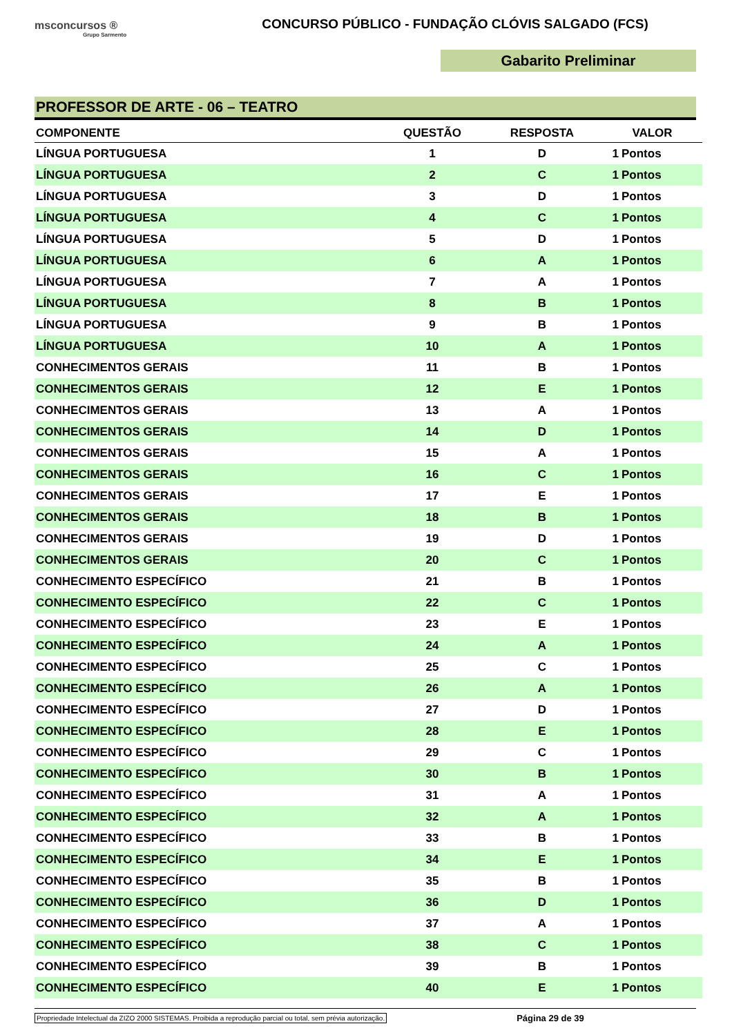msconcursos ®
Grupo Sarmento
CONCURSO PÚBLICO - FUNDAÇÃO CLÓVIS SALGADO (FCS)
Gabarito Preliminar
PROFESSOR DE ARTE - 06 – TEATRO
| COMPONENTE | QUESTÃO | RESPOSTA | VALOR | |
| --- | --- | --- | --- | --- |
| LÍNGUA PORTUGUESA | 1 | D | 1 | Pontos |
| LÍNGUA PORTUGUESA | 2 | C | 1 | Pontos |
| LÍNGUA PORTUGUESA | 3 | D | 1 | Pontos |
| LÍNGUA PORTUGUESA | 4 | C | 1 | Pontos |
| LÍNGUA PORTUGUESA | 5 | D | 1 | Pontos |
| LÍNGUA PORTUGUESA | 6 | A | 1 | Pontos |
| LÍNGUA PORTUGUESA | 7 | A | 1 | Pontos |
| LÍNGUA PORTUGUESA | 8 | B | 1 | Pontos |
| LÍNGUA PORTUGUESA | 9 | B | 1 | Pontos |
| LÍNGUA PORTUGUESA | 10 | A | 1 | Pontos |
| CONHECIMENTOS GERAIS | 11 | B | 1 | Pontos |
| CONHECIMENTOS GERAIS | 12 | E | 1 | Pontos |
| CONHECIMENTOS GERAIS | 13 | A | 1 | Pontos |
| CONHECIMENTOS GERAIS | 14 | D | 1 | Pontos |
| CONHECIMENTOS GERAIS | 15 | A | 1 | Pontos |
| CONHECIMENTOS GERAIS | 16 | C | 1 | Pontos |
| CONHECIMENTOS GERAIS | 17 | E | 1 | Pontos |
| CONHECIMENTOS GERAIS | 18 | B | 1 | Pontos |
| CONHECIMENTOS GERAIS | 19 | D | 1 | Pontos |
| CONHECIMENTOS GERAIS | 20 | C | 1 | Pontos |
| CONHECIMENTO ESPECÍFICO | 21 | B | 1 | Pontos |
| CONHECIMENTO ESPECÍFICO | 22 | C | 1 | Pontos |
| CONHECIMENTO ESPECÍFICO | 23 | E | 1 | Pontos |
| CONHECIMENTO ESPECÍFICO | 24 | A | 1 | Pontos |
| CONHECIMENTO ESPECÍFICO | 25 | C | 1 | Pontos |
| CONHECIMENTO ESPECÍFICO | 26 | A | 1 | Pontos |
| CONHECIMENTO ESPECÍFICO | 27 | D | 1 | Pontos |
| CONHECIMENTO ESPECÍFICO | 28 | E | 1 | Pontos |
| CONHECIMENTO ESPECÍFICO | 29 | C | 1 | Pontos |
| CONHECIMENTO ESPECÍFICO | 30 | B | 1 | Pontos |
| CONHECIMENTO ESPECÍFICO | 31 | A | 1 | Pontos |
| CONHECIMENTO ESPECÍFICO | 32 | A | 1 | Pontos |
| CONHECIMENTO ESPECÍFICO | 33 | B | 1 | Pontos |
| CONHECIMENTO ESPECÍFICO | 34 | E | 1 | Pontos |
| CONHECIMENTO ESPECÍFICO | 35 | B | 1 | Pontos |
| CONHECIMENTO ESPECÍFICO | 36 | D | 1 | Pontos |
| CONHECIMENTO ESPECÍFICO | 37 | A | 1 | Pontos |
| CONHECIMENTO ESPECÍFICO | 38 | C | 1 | Pontos |
| CONHECIMENTO ESPECÍFICO | 39 | B | 1 | Pontos |
| CONHECIMENTO ESPECÍFICO | 40 | E | 1 | Pontos |
Propriedade Intelectual da ZIZO 2000 SISTEMAS. Proibida a reprodução parcial ou total, sem prévia autorização. Página 29 de 39